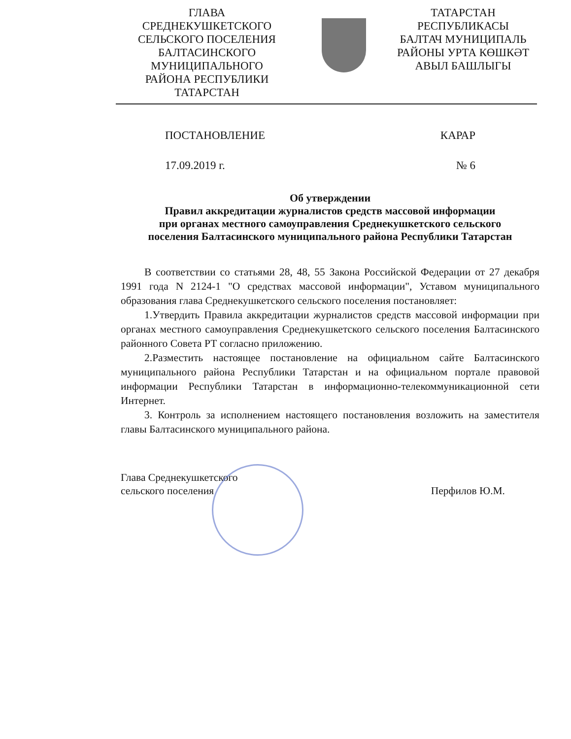ГЛАВА
СРЕДНЕКУШКЕТСКОГО
СЕЛЬСКОГО ПОСЕЛЕНИЯ
БАЛТАСИНСКОГО
МУНИЦИПАЛЬНОГО
РАЙОНА РЕСПУБЛИКИ
ТАТАРСТАН
ТАТАРСТАН
РЕСПУБЛИКАСЫ
БАЛТАЧ МУНИЦИПАЛЬ
РАЙОНЫ УРТА КӨШКӘТ
АВЫЛ БАШЛЫГЫ
ПОСТАНОВЛЕНИЕ КАРАР
17.09.2019 г. № 6
Об утверждении
Правил аккредитации журналистов средств массовой информации
при органах местного самоуправления Среднекушкетского сельского
поселения Балтасинского муниципального района Республики Татарстан
В соответствии со статьями 28, 48, 55 Закона Российской Федерации от 27 декабря 1991 года N 2124-1 "О средствах массовой информации", Уставом муниципального образования глава Среднекушкетского сельского поселения постановляет:
1.Утвердить Правила аккредитации журналистов средств массовой информации при органах местного самоуправления Среднекушкетского сельского поселения Балтасинского районного Совета РТ согласно приложению.
2.Разместить настоящее постановление на официальном сайте Балтасинского муниципального района Республики Татарстан и на официальном портале правовой информации Республики Татарстан в информационно-телекоммуникационной сети Интернет.
3. Контроль за исполнением настоящего постановления возложить на заместителя главы Балтасинского муниципального района.
Глава Среднекушкетского
сельского поселения
Перфилов Ю.М.